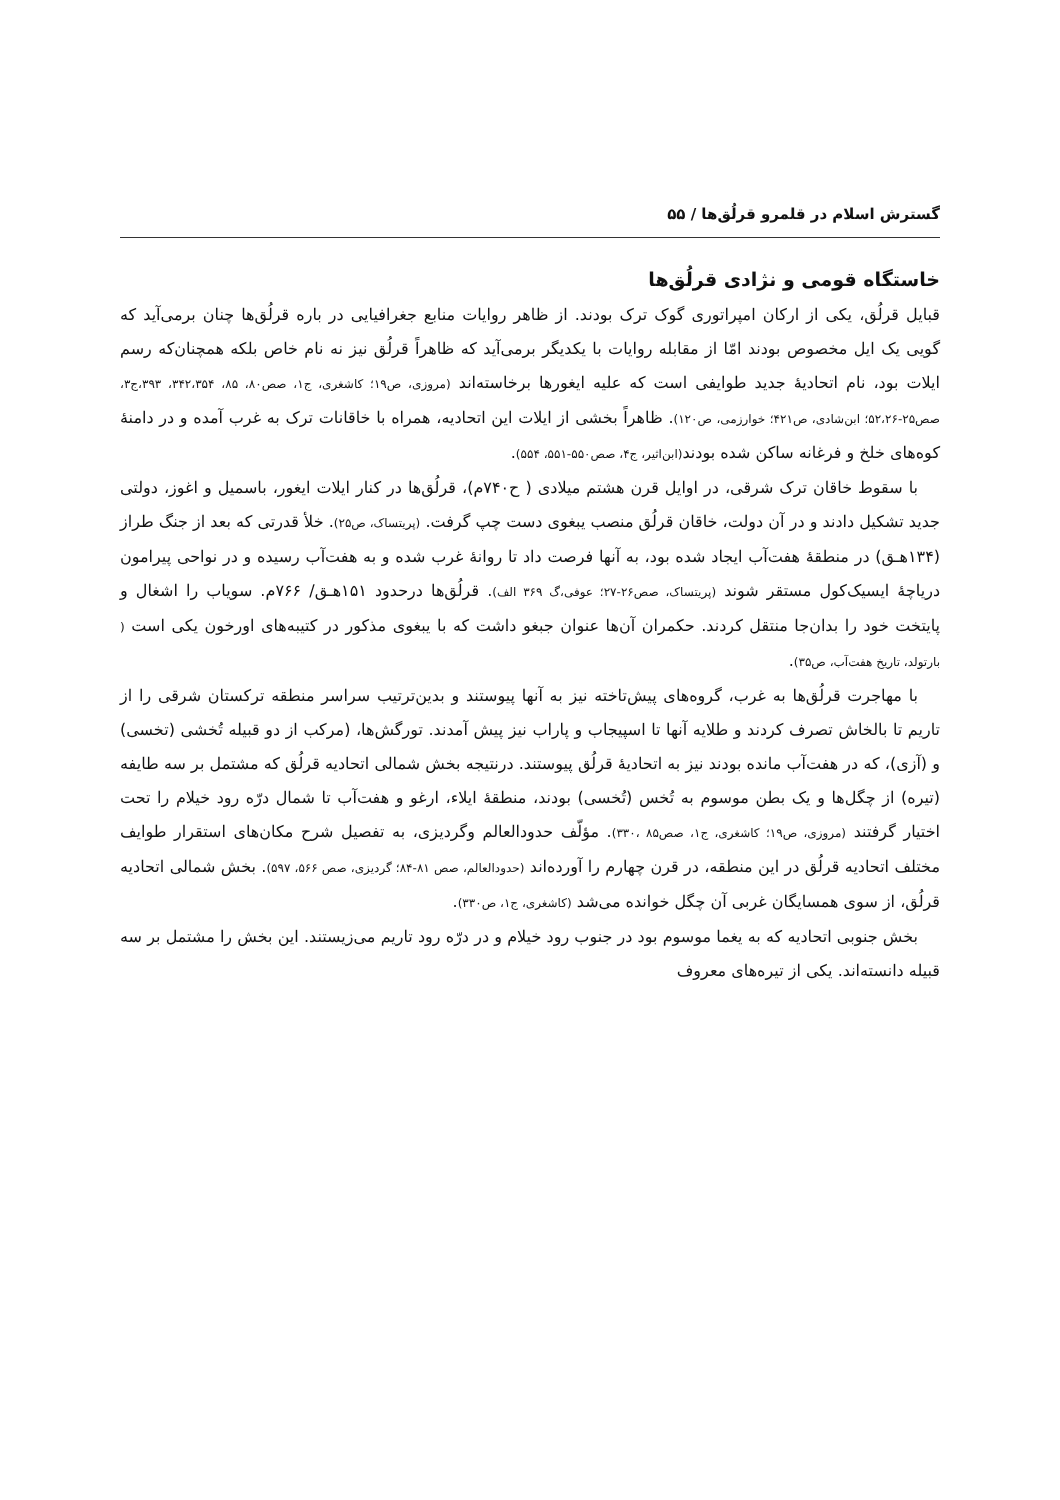گسترش اسلام در قلمرو قرلُق‌ها / ۵۵
خاستگاه قومی و نژادی قرلُق‌ها
قبایل قرلُق، یکی از ارکان امپراتوری گوک ترک بودند. از ظاهر روایات منابع جغرافیایی در باره قرلُق‌ها چنان برمی‌آید که گویی یک ایل مخصوص بودند امّا از مقابله روایات با یکدیگر برمی‌آید که ظاهراً قرلُق نیز نه نام خاص بلکه همچنان‌که رسم ایلات بود، نام اتحادیهٔ جدید طوایفی است که علیه ایغورها برخاسته‌اند (مروزی، ص۱۹؛ کاشغری، ج۱، صص۸۰، ۸۵، ۳۴۲،۳۵۴، ۳۹۳،ج۳، صص۲۵-۵۲،۲۶؛ ابن‌شادی، ص۴۲۱؛ خوارزمی، ص۱۲۰). ظاهراً بخشی از ایلات این اتحادیه، همراه با خاقانات ترک به غرب آمده و در دامنهٔ کوه‌های خلخ و فرغانه ساکن شده بودند(ابن‌اثیر، ج۴، صص۵۵۰-۵۵۱، ۵۵۴).
با سقوط خاقان ترک شرقی، در اوایل قرن هشتم میلادی ( ح۷۴۰م)، قرلُق‌ها در کنار ایلات ایغور، باسمیل و اغوز، دولتی جدید تشکیل دادند و در آن دولت، خاقان قرلُق منصب یبغوی دست چپ گرفت. (پریتساک، ص۲۵). خلأ قدرتی که بعد از جنگ طراز (۱۳۴هـ‍ق) در منطقهٔ هفت‌آب ایجاد شده بود، به آنها فرصت داد تا روانهٔ غرب شده و به هفت‌آب رسیده و در نواحی پیرامون دریاچهٔ ایسیک‌کول مستقر شوند (پریتساک، صص۲۶-۲۷؛ عوفی،گ ۳۶۹ الف). قرلُق‌ها درحدود ۱۵۱هـ‍ق/ ۷۶۶م. سویاب را اشغال و پایتخت خود را بدان‌جا منتقل کردند. حکمران آن‌ها عنوان جبغو داشت که با یبغوی مذکور در کتیبه‌های اورخون یکی است ( بارتولد، تاریخ هفت‌آب، ص۳۵).
با مهاجرت قرلُق‌ها به غرب، گروه‌های پیش‌تاخته نیز به آنها پیوستند و بدین‌ترتیب سراسر منطقه ترکستان شرقی را از تاریم تا بالخاش تصرف کردند و طلایه آنها تا اسپیجاب و پاراب نیز پیش آمدند. تورگش‌ها، (مرکب از دو قبیله تُخشی (تخسی) و (آزی)، که در هفت‌آب مانده بودند نیز به اتحادیهٔ قرلُق پیوستند. درنتیجه بخش شمالی اتحادیه قرلُق که مشتمل بر سه طایفه (تیره) از چگل‌ها و یک بطن موسوم به تُخس (تُخسی) بودند، منطقهٔ ایلاء، ارغو و هفت‌آب تا شمال درّه رود خیلام را تحت اختیار گرفتند (مروزی، ص۱۹؛ کاشغری، ج۱، صص۸۵ ،۳۳۰). مؤلّف حدودالعالم وگردیزی، به تفصیل شرح مکان‌های استقرار طوایف مختلف اتحادیه قرلُق در این منطقه، در قرن چهارم را آورده‌اند (حدودالعالم، صص ۸۱-۸۴؛ گردیزی، صص ۵۶۶، ۵۹۷). بخش شمالی اتحادیه قرلُق، از سوی همسایگان غربی آن چگل خوانده می‌شد (کاشغری، ج۱، ص۳۳۰).
بخش جنوبی اتحادیه که به یغما موسوم بود در جنوب رود خیلام و در درّه رود تاریم می‌زیستند. این بخش را مشتمل بر سه قبیله دانسته‌اند. یکی از تیره‌های معروف